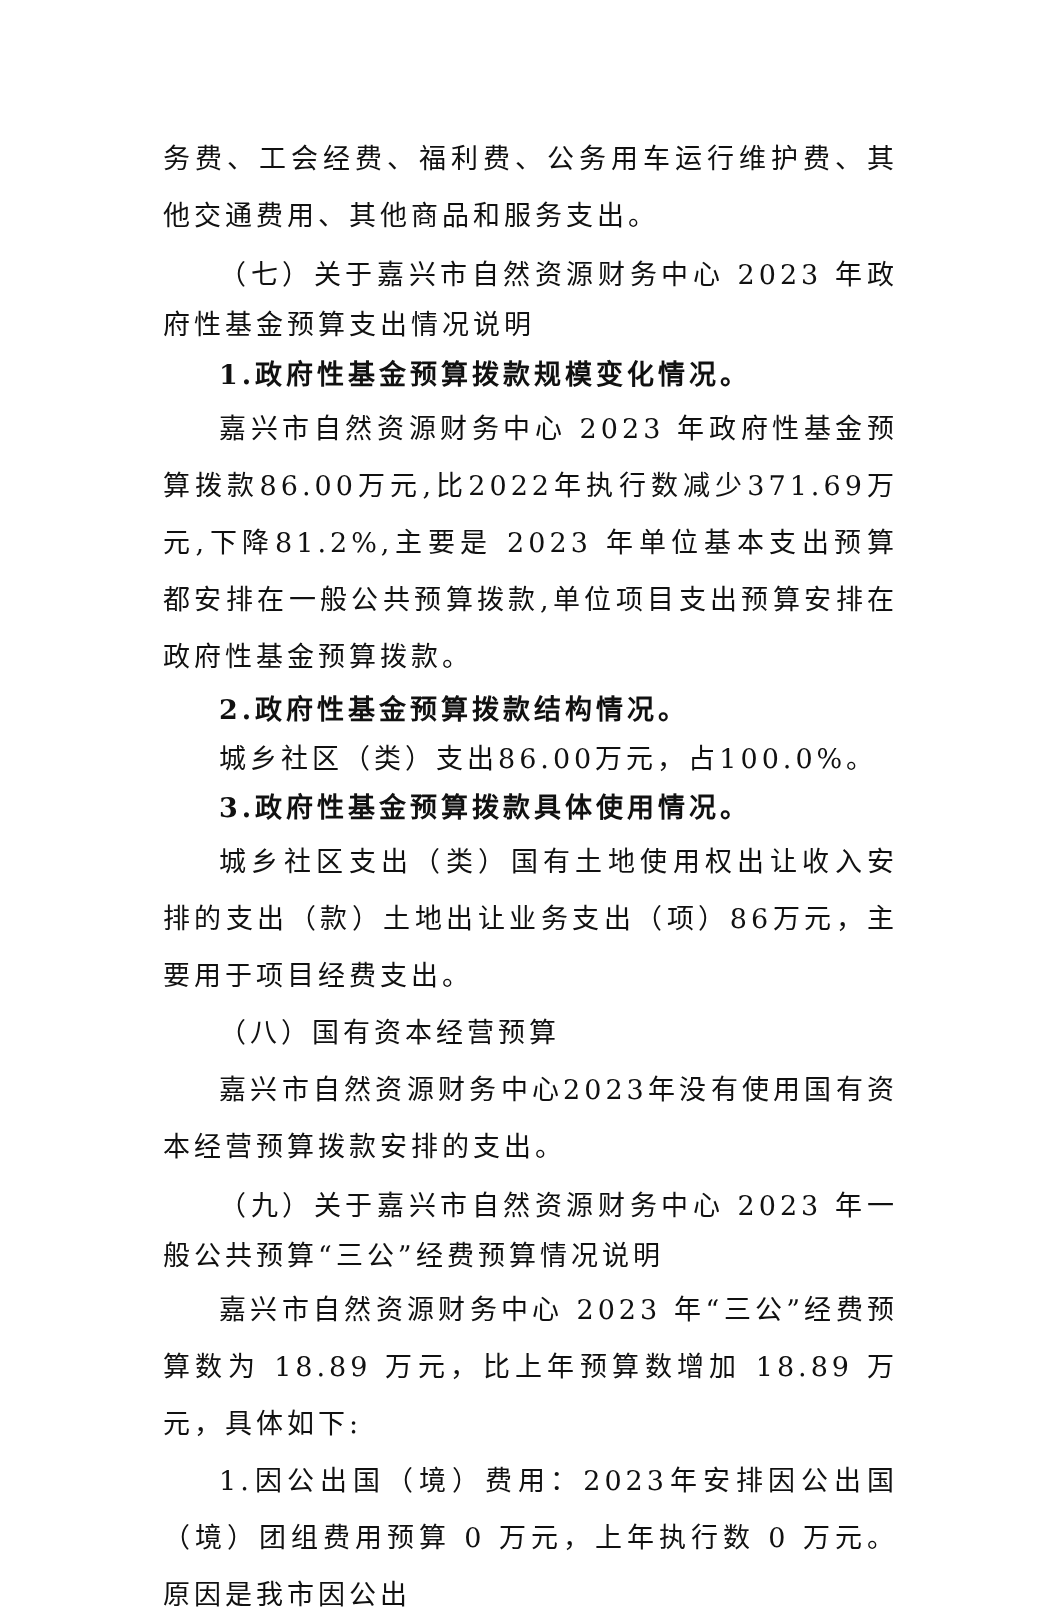务费、工会经费、福利费、公务用车运行维护费、其他交通费用、其他商品和服务支出。
（七）关于嘉兴市自然资源财务中心 2023 年政府性基金预算支出情况说明
1.政府性基金预算拨款规模变化情况。
嘉兴市自然资源财务中心 2023 年政府性基金预算拨款86.00万元,比2022年执行数减少371.69万元,下降81.2%,主要是 2023 年单位基本支出预算都安排在一般公共预算拨款,单位项目支出预算安排在政府性基金预算拨款。
2.政府性基金预算拨款结构情况。
城乡社区（类）支出86.00万元，占100.0%。
3.政府性基金预算拨款具体使用情况。
城乡社区支出（类）国有土地使用权出让收入安排的支出（款）土地出让业务支出（项）86万元，主要用于项目经费支出。
（八）国有资本经营预算
嘉兴市自然资源财务中心2023年没有使用国有资本经营预算拨款安排的支出。
（九）关于嘉兴市自然资源财务中心 2023 年一般公共预算“三公”经费预算情况说明
嘉兴市自然资源财务中心 2023 年“三公”经费预算数为 18.89 万元，比上年预算数增加 18.89 万元，具体如下:
1.因公出国（境）费用：2023年安排因公出国（境）团组费用预算 0 万元，上年执行数 0 万元。原因是我市因公出